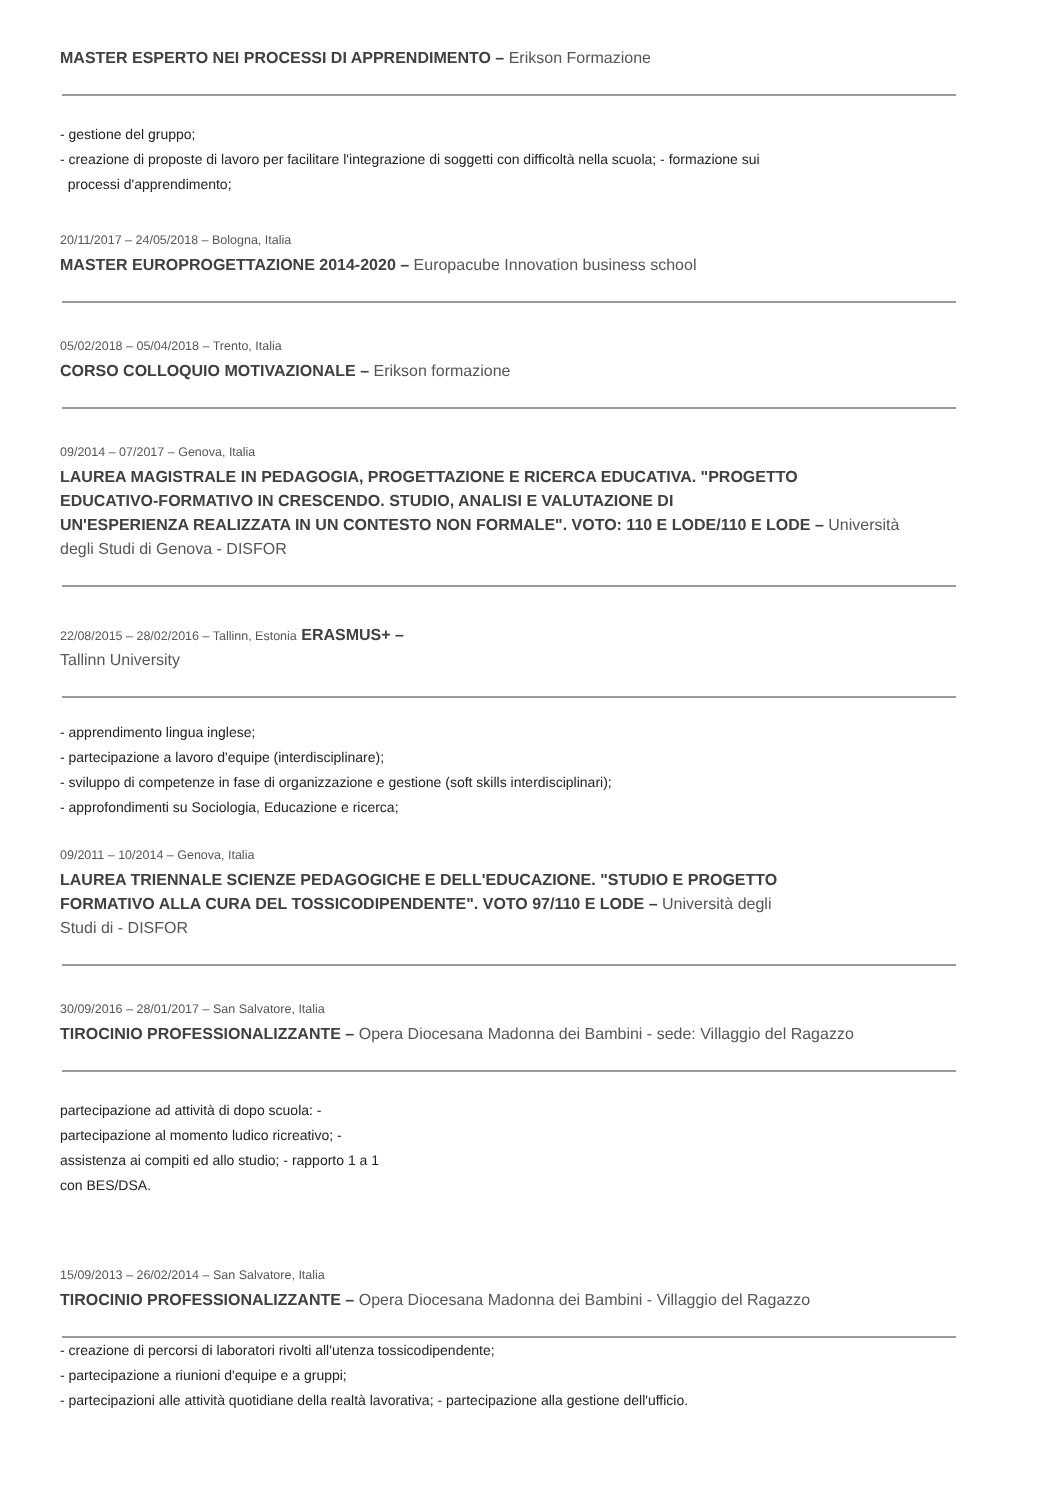MASTER ESPERTO NEI PROCESSI DI APPRENDIMENTO – Erikson Formazione
- gestione del gruppo;
- creazione di proposte di lavoro per facilitare l'integrazione di soggetti con difficoltà nella scuola; - formazione sui
processi d'apprendimento;
20/11/2017 – 24/05/2018 – Bologna, Italia
MASTER EUROPROGETTAZIONE 2014-2020 – Europacube Innovation business school
05/02/2018 – 05/04/2018 – Trento, Italia
CORSO COLLOQUIO MOTIVAZIONALE – Erikson formazione
09/2014 – 07/2017 – Genova, Italia
LAUREA MAGISTRALE IN PEDAGOGIA, PROGETTAZIONE E RICERCA EDUCATIVA. "PROGETTO
EDUCATIVO-FORMATIVO IN CRESCENDO. STUDIO, ANALISI E VALUTAZIONE DI
UN'ESPERIENZA REALIZZATA IN UN CONTESTO NON FORMALE". VOTO: 110 E LODE/110 E LODE – Università
degli Studi di Genova - DISFOR
22/08/2015 – 28/02/2016 – Tallinn, Estonia ERASMUS+ –
Tallinn University
- apprendimento lingua inglese;
- partecipazione a lavoro d'equipe (interdisciplinare);
- sviluppo di competenze in fase di organizzazione e gestione (soft skills interdisciplinari);
- approfondimenti su Sociologia, Educazione e ricerca;
09/2011 – 10/2014 – Genova, Italia
LAUREA TRIENNALE SCIENZE PEDAGOGICHE E DELL'EDUCAZIONE. "STUDIO E PROGETTO
FORMATIVO ALLA CURA DEL TOSSICODIPENDENTE". VOTO 97/110 E LODE – Università degli
Studi di - DISFOR
30/09/2016 – 28/01/2017 – San Salvatore, Italia
TIROCINIO PROFESSIONALIZZANTE – Opera Diocesana Madonna dei Bambini - sede: Villaggio del Ragazzo
partecipazione ad attività di dopo scuola: -
partecipazione al momento ludico ricreativo; -
assistenza ai compiti ed allo studio; - rapporto 1 a 1
con BES/DSA.
15/09/2013 – 26/02/2014 – San Salvatore, Italia
TIROCINIO PROFESSIONALIZZANTE – Opera Diocesana Madonna dei Bambini - Villaggio del Ragazzo
- creazione di percorsi di laboratori rivolti all'utenza tossicodipendente;
- partecipazione a riunioni d'equipe e a gruppi;
- partecipazioni alle attività quotidiane della realtà lavorativa; - partecipazione alla gestione dell'ufficio.